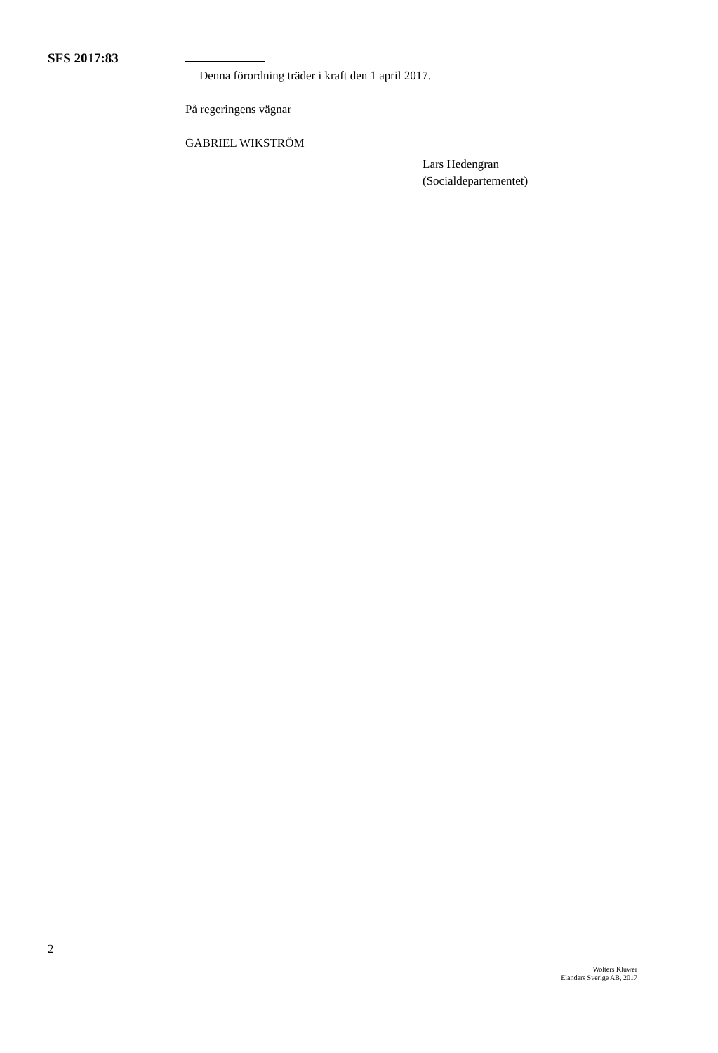SFS 2017:83
Denna förordning träder i kraft den 1 april 2017.
På regeringens vägnar
GABRIEL WIKSTRÖM
Lars Hedengran
(Socialdepartementet)
2
Wolters Kluwer
Elanders Sverige AB, 2017